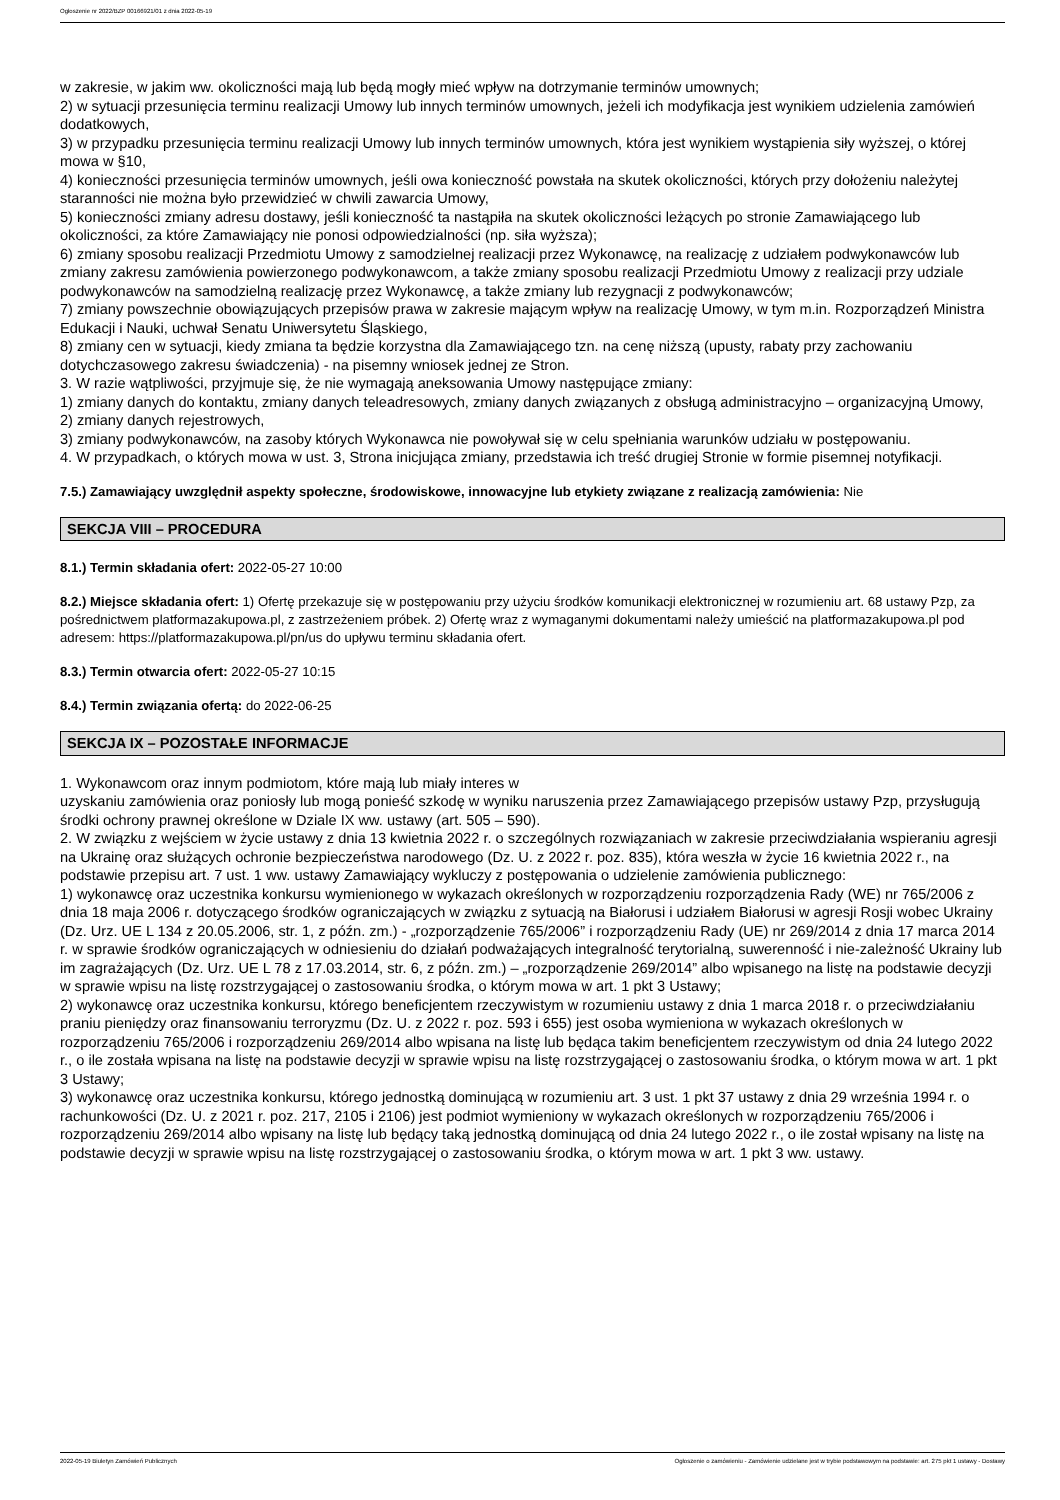Ogłoszenie nr 2022/BZP 00166921/01 z dnia 2022-05-19
w zakresie, w jakim ww. okoliczności mają lub będą mogły mieć wpływ na dotrzymanie terminów umownych;
2) w sytuacji przesunięcia terminu realizacji Umowy lub innych terminów umownych, jeżeli ich modyfikacja jest wynikiem udzielenia zamówień dodatkowych,
3) w przypadku przesunięcia terminu realizacji Umowy lub innych terminów umownych, która jest wynikiem wystąpienia siły wyższej, o której mowa w §10,
4) konieczności przesunięcia terminów umownych, jeśli owa konieczność powstała na skutek okoliczności, których przy dołożeniu należytej staranności nie można było przewidzieć w chwili zawarcia Umowy,
5) konieczności zmiany adresu dostawy, jeśli konieczność ta nastąpiła na skutek okoliczności leżących po stronie Zamawiającego lub okoliczności, za które Zamawiający nie ponosi odpowiedzialności (np. siła wyższa);
6) zmiany sposobu realizacji Przedmiotu Umowy z samodzielnej realizacji przez Wykonawcę, na realizację z udziałem podwykonawców lub zmiany zakresu zamówienia powierzonego podwykonawcom, a także zmiany sposobu realizacji Przedmiotu Umowy z realizacji przy udziale podwykonawców na samodzielną realizację przez Wykonawcę, a także zmiany lub rezygnacji z podwykonawców;
7) zmiany powszechnie obowiązujących przepisów prawa w zakresie mającym wpływ na realizację Umowy, w tym m.in. Rozporządzeń Ministra Edukacji i Nauki, uchwał Senatu Uniwersytetu Śląskiego,
8) zmiany cen w sytuacji, kiedy zmiana ta będzie korzystna dla Zamawiającego tzn. na cenę niższą (upusty, rabaty przy zachowaniu dotychczasowego zakresu świadczenia) - na pisemny wniosek jednej ze Stron.
3. W razie wątpliwości, przyjmuje się, że nie wymagają aneksowania Umowy następujące zmiany:
1) zmiany danych do kontaktu, zmiany danych teleadresowych, zmiany danych związanych z obsługą administracyjno – organizacyjną Umowy,
2) zmiany danych rejestrowych,
3) zmiany podwykonawców, na zasoby których Wykonawca nie powoływał się w celu spełniania warunków udziału w postępowaniu.
4. W przypadkach, o których mowa w ust. 3, Strona inicjująca zmiany, przedstawia ich treść drugiej Stronie w formie pisemnej notyfikacji.
7.5.) Zamawiający uwzględnił aspekty społeczne, środowiskowe, innowacyjne lub etykiety związane z realizacją zamówienia: Nie
SEKCJA VIII – PROCEDURA
8.1.) Termin składania ofert: 2022-05-27 10:00
8.2.) Miejsce składania ofert: 1) Ofertę przekazuje się w postępowaniu przy użyciu środków komunikacji elektronicznej w rozumieniu art. 68 ustawy Pzp, za pośrednictwem platformazakupowa.pl, z zastrzeżeniem próbek. 2) Ofertę wraz z wymaganymi dokumentami należy umieścić na platformazakupowa.pl pod adresem: https://platformazakupowa.pl/pn/us do upływu terminu składania ofert.
8.3.) Termin otwarcia ofert: 2022-05-27 10:15
8.4.) Termin związania ofertą: do 2022-06-25
SEKCJA IX – POZOSTAŁE INFORMACJE
1. Wykonawcom oraz innym podmiotom, które mają lub miały interes w
uzyskaniu zamówienia oraz poniosły lub mogą ponieść szkodę w wyniku naruszenia przez Zamawiającego przepisów ustawy Pzp, przysługują środki ochrony prawnej określone w Dziale IX ww. ustawy (art. 505 – 590).
2. W związku z wejściem w życie ustawy z dnia 13 kwietnia 2022 r. o szczególnych rozwiązaniach w zakresie przeciwdziałania wspieraniu agresji na Ukrainę oraz służących ochronie bezpieczeństwa narodowego (Dz. U. z 2022 r. poz. 835), która weszła w życie 16 kwietnia 2022 r., na podstawie przepisu art. 7 ust. 1 ww. ustawy Zamawiający wykluczy z postępowania o udzielenie zamówienia publicznego:
1) wykonawcę oraz uczestnika konkursu wymienionego w wykazach określonych w rozporządzeniu rozporządzenia Rady (WE) nr 765/2006 z dnia 18 maja 2006 r. dotyczącego środków ograniczających w związku z sytuacją na Białorusi i udziałem Białorusi w agresji Rosji wobec Ukrainy (Dz. Urz. UE L 134 z 20.05.2006, str. 1, z późn. zm.) - „rozporządzenie 765/2006” i rozporządzeniu Rady (UE) nr 269/2014 z dnia 17 marca 2014 r. w sprawie środków ograniczających w odniesieniu do działań podważających integralność terytorialną, suwerenność i nie-zależność Ukrainy lub im zagrażających (Dz. Urz. UE L 78 z 17.03.2014, str. 6, z późn. zm.) – „rozporządzenie 269/2014” albo wpisanego na listę na podstawie decyzji w sprawie wpisu na listę rozstrzygającej o zastosowaniu środka, o którym mowa w art. 1 pkt 3 Ustawy;
2) wykonawcę oraz uczestnika konkursu, którego beneficjentem rzeczywistym w rozumieniu ustawy z dnia 1 marca 2018 r. o przeciwdziałaniu praniu pieniędzy oraz finansowaniu terroryzmu (Dz. U. z 2022 r. poz. 593 i 655) jest osoba wymieniona w wykazach określonych w rozporządzeniu 765/2006 i rozporządzeniu 269/2014 albo wpisana na listę lub będąca takim beneficjentem rzeczywistym od dnia 24 lutego 2022 r., o ile została wpisana na listę na podstawie decyzji w sprawie wpisu na listę rozstrzygającej o zastosowaniu środka, o którym mowa w art. 1 pkt 3 Ustawy;
3) wykonawcę oraz uczestnika konkursu, którego jednostką dominującą w rozumieniu art. 3 ust. 1 pkt 37 ustawy z dnia 29 września 1994 r. o rachunkowości (Dz. U. z 2021 r. poz. 217, 2105 i 2106) jest podmiot wymieniony w wykazach określonych w rozporządzeniu 765/2006 i rozporządzeniu 269/2014 albo wpisany na listę lub będący taką jednostką dominującą od dnia 24 lutego 2022 r., o ile został wpisany na listę na podstawie decyzji w sprawie wpisu na listę rozstrzygającej o zastosowaniu środka, o którym mowa w art. 1 pkt 3 ww. ustawy.
2022-05-19 Biuletyn Zamówień Publicznych Ogłoszenie o zamówieniu - Zamówienie udzielane jest w trybie podstawowym na podstawie: art. 275 pkt 1 ustawy - Dostawy